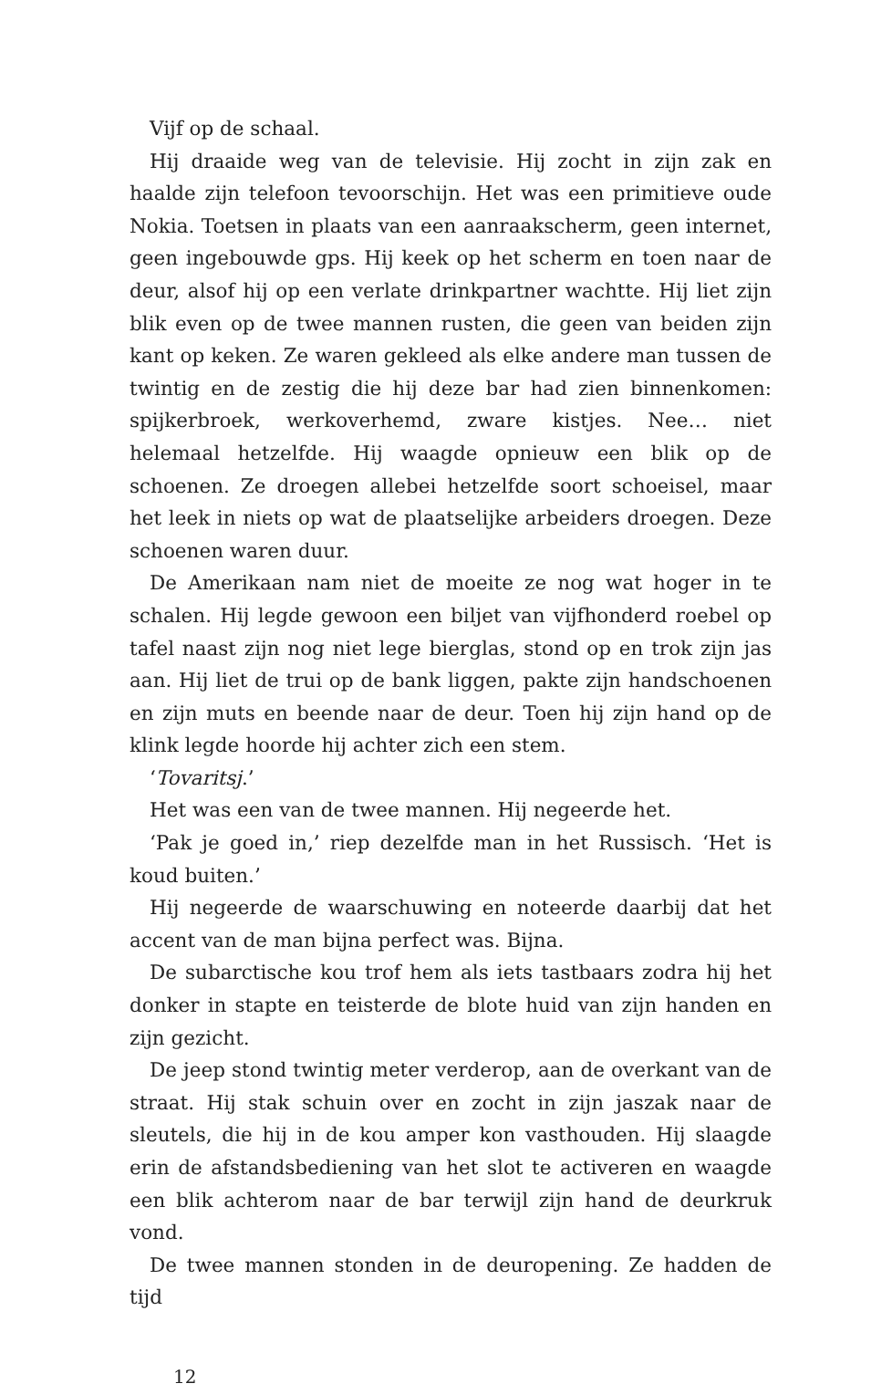Vijf op de schaal.
Hij draaide weg van de televisie. Hij zocht in zijn zak en haalde zijn telefoon tevoorschijn. Het was een primitieve oude Nokia. Toetsen in plaats van een aanraakscherm, geen internet, geen ingebouwde gps. Hij keek op het scherm en toen naar de deur, alsof hij op een verlate drinkpartner wachtte. Hij liet zijn blik even op de twee mannen rusten, die geen van beiden zijn kant op keken. Ze waren gekleed als elke andere man tussen de twintig en de zestig die hij deze bar had zien binnenkomen: spijkerbroek, werkoverhemd, zware kistjes. Nee… niet helemaal hetzelfde. Hij waagde opnieuw een blik op de schoenen. Ze droegen allebei hetzelfde soort schoeisel, maar het leek in niets op wat de plaatselijke arbeiders droegen. Deze schoenen waren duur.
De Amerikaan nam niet de moeite ze nog wat hoger in te schalen. Hij legde gewoon een biljet van vijfhonderd roebel op tafel naast zijn nog niet lege bierglas, stond op en trok zijn jas aan. Hij liet de trui op de bank liggen, pakte zijn handschoenen en zijn muts en beende naar de deur. Toen hij zijn hand op de klink legde hoorde hij achter zich een stem.
‘Tovaritsj.’
Het was een van de twee mannen. Hij negeerde het.
‘Pak je goed in,’ riep dezelfde man in het Russisch. ‘Het is koud buiten.’
Hij negeerde de waarschuwing en noteerde daarbij dat het accent van de man bijna perfect was. Bijna.
De subarctische kou trof hem als iets tastbaars zodra hij het donker in stapte en teisterde de blote huid van zijn handen en zijn gezicht.
De jeep stond twintig meter verderop, aan de overkant van de straat. Hij stak schuin over en zocht in zijn jaszak naar de sleutels, die hij in de kou amper kon vasthouden. Hij slaagde erin de afstandsbediening van het slot te activeren en waagde een blik achterom naar de bar terwijl zijn hand de deurkruk vond.
De twee mannen stonden in de deuropening. Ze hadden de tijd
12